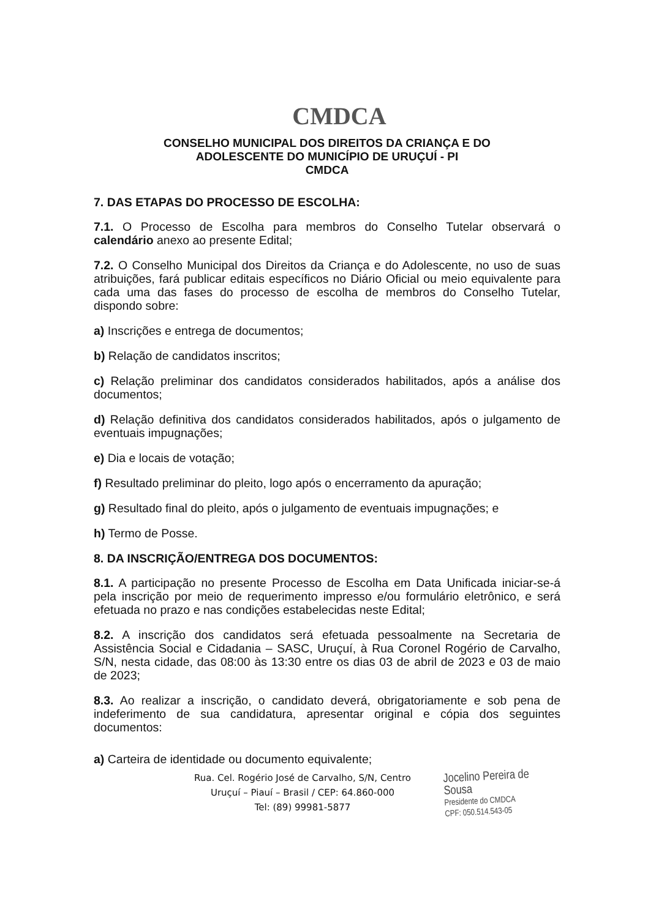CMDCA
CONSELHO MUNICIPAL DOS DIREITOS DA CRIANÇA E DO
ADOLESCENTE DO MUNICÍPIO DE URUÇUÍ - PI
CMDCA
7. DAS ETAPAS DO PROCESSO DE ESCOLHA:
7.1. O Processo de Escolha para membros do Conselho Tutelar observará o calendário anexo ao presente Edital;
7.2. O Conselho Municipal dos Direitos da Criança e do Adolescente, no uso de suas atribuições, fará publicar editais específicos no Diário Oficial ou meio equivalente para cada uma das fases do processo de escolha de membros do Conselho Tutelar, dispondo sobre:
a) Inscrições e entrega de documentos;
b) Relação de candidatos inscritos;
c) Relação preliminar dos candidatos considerados habilitados, após a análise dos documentos;
d) Relação definitiva dos candidatos considerados habilitados, após o julgamento de eventuais impugnações;
e) Dia e locais de votação;
f) Resultado preliminar do pleito, logo após o encerramento da apuração;
g) Resultado final do pleito, após o julgamento de eventuais impugnações; e
h) Termo de Posse.
8. DA INSCRIÇÃO/ENTREGA DOS DOCUMENTOS:
8.1. A participação no presente Processo de Escolha em Data Unificada iniciar-se-á pela inscrição por meio de requerimento impresso e/ou formulário eletrônico, e será efetuada no prazo e nas condições estabelecidas neste Edital;
8.2. A inscrição dos candidatos será efetuada pessoalmente na Secretaria de Assistência Social e Cidadania – SASC, Uruçuí, à Rua Coronel Rogério de Carvalho, S/N, nesta cidade, das 08:00 às 13:30 entre os dias 03 de abril de 2023 e 03 de maio de 2023;
8.3. Ao realizar a inscrição, o candidato deverá, obrigatoriamente e sob pena de indeferimento de sua candidatura, apresentar original e cópia dos seguintes documentos:
a) Carteira de identidade ou documento equivalente;
Rua. Cel. Rogério José de Carvalho, S/N, Centro
Uruçuí – Piauí – Brasil / CEP: 64.860-000
Tel: (89) 99981-5877
Jocelino Pereira de Sousa
Presidente do CMDCA
CPF: 050.514.543-05